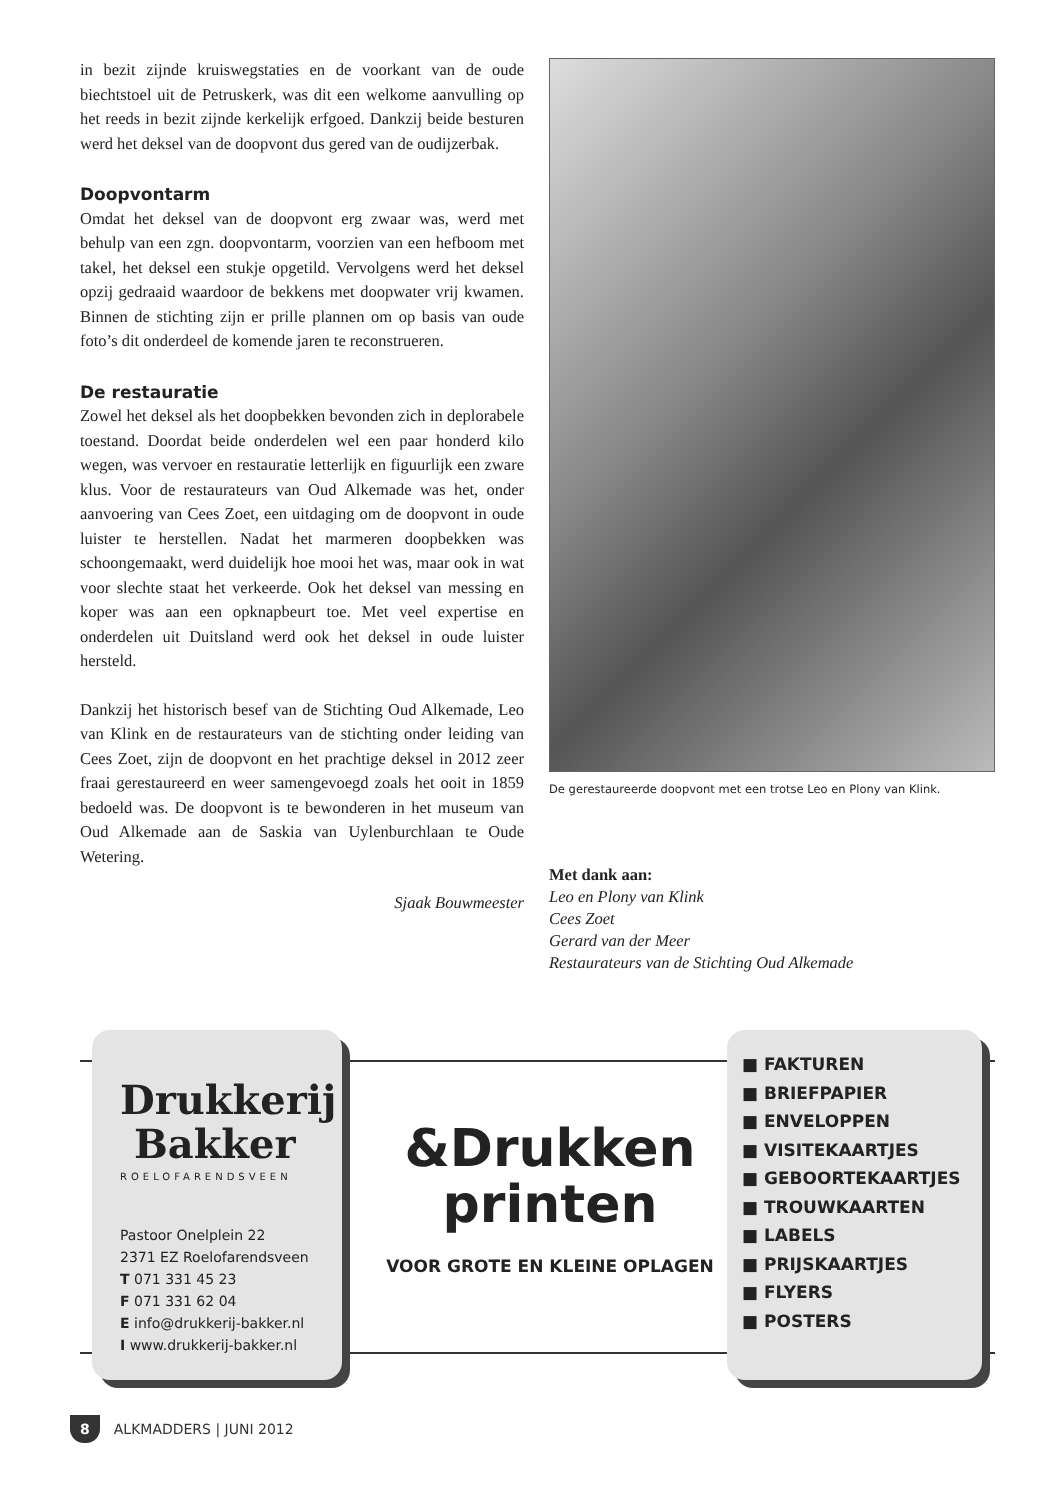in bezit zijnde kruiswegstaties en de voorkant van de oude biechtstoel uit de Petruskerk, was dit een welkome aanvulling op het reeds in bezit zijnde kerkelijk erfgoed. Dankzij beide besturen werd het deksel van de doopvont dus gered van de oudijzerbak.
Doopvontarm
Omdat het deksel van de doopvont erg zwaar was, werd met behulp van een zgn. doopvontarm, voorzien van een hefboom met takel, het deksel een stukje opgetild. Vervolgens werd het deksel opzij gedraaid waardoor de bekkens met doopwater vrij kwamen. Binnen de stichting zijn er prille plannen om op basis van oude foto’s dit onderdeel de komende jaren te reconstrueren.
De restauratie
Zowel het deksel als het doopbekken bevonden zich in deplorabele toestand. Doordat beide onderdelen wel een paar honderd kilo wegen, was vervoer en restauratie letterlijk en figuurlijk een zware klus. Voor de restaurateurs van Oud Alkemade was het, onder aanvoering van Cees Zoet, een uitdaging om de doopvont in oude luister te herstellen. Nadat het marmeren doopbekken was schoongemaakt, werd duidelijk hoe mooi het was, maar ook in wat voor slechte staat het verkeerde. Ook het deksel van messing en koper was aan een opknapbeurt toe. Met veel expertise en onderdelen uit Duitsland werd ook het deksel in oude luister hersteld.
Dankzij het historisch besef van de Stichting Oud Alkemade, Leo van Klink en de restaurateurs van de stichting onder leiding van Cees Zoet, zijn de doopvont en het prachtige deksel in 2012 zeer fraai gerestaureerd en weer samengevoegd zoals het ooit in 1859 bedoeld was. De doopvont is te bewonderen in het museum van Oud Alkemade aan de Saskia van Uylenburchlaan te Oude Wetering.
Sjaak Bouwmeester
De gerestaureerde doopvont met een trotse Leo en Plony van Klink.
Met dank aan:
Leo en Plony van Klink
Cees Zoet
Gerard van der Meer
Restaurateurs van de Stichting Oud Alkemade
Drukkerij
Bakker
ROELOFARENDSVEEN
Pastoor Onelplein 22
2371 EZ Roelofarendsveen
T 071 331 45 23
F 071 331 62 04
E info@drukkerij-bakker.nl
I www.drukkerij-bakker.nl
&Drukken
printen
VOOR GROTE EN KLEINE OPLAGEN
■ FAKTUREN
■ BRIEFPAPIER
■ ENVELOPPEN
■ VISITEKAARTJES
■ GEBOORTEKAARTJES
■ TROUWKAARTEN
■ LABELS
■ PRIJSKAARTJES
■ FLYERS
■ POSTERS
8 ALKMADDERS | JUNI 2012